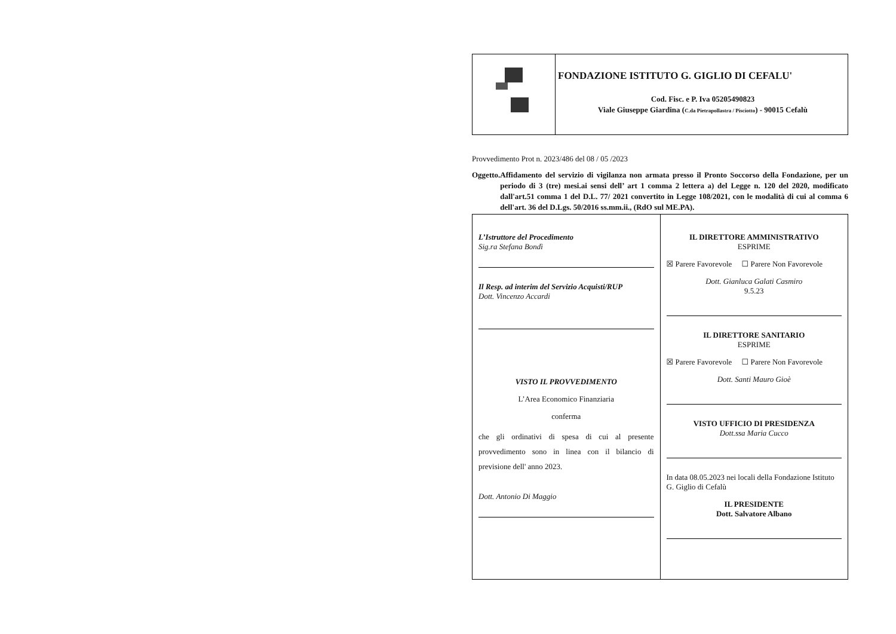FONDAZIONE ISTITUTO G. GIGLIO DI CEFALU'
Cod. Fisc. e P. Iva 05205490823
Viale Giuseppe Giardina (C.da Pietrapollastra / Pisciotto) - 90015 Cefalù
Provvedimento Prot n. 2023/486 del 08 / 05 /2023
Oggetto.
Affidamento del servizio di vigilanza non armata presso il Pronto Soccorso della Fondazione, per un periodo di 3 (tre) mesi.ai sensi dell’ art 1 comma 2 lettera a) del Legge n. 120 del 2020, modificato dall'art.51 comma 1 del D.L. 77/ 2021 convertito in Legge 108/2021, con le modalità di cui al comma 6 dell'art. 36 del D.Lgs. 50/2016 ss.mm.ii., (RdO sul ME.PA).
| L’Istruttore del Procedimento Sig.ra Stefana Bondì Il Resp. ad interim del Servizio Acquisti/RUP Dott. Vincenzo Accardi VISTO IL PROVVEDIMENTO L’Area Economico Finanziaria conferma che gli ordinativi di spesa di cui al presente provvedimento sono in linea con il bilancio di previsione dell' anno 2023. Dott. Antonio Di Maggio | IL DIRETTORE AMMINISTRATIVO ESPRIME ☒ Parere Favorevole ☐ Parere Non Favorevole Dott. Gianluca Galati Casmiro 9.5.23 IL DIRETTORE SANITARIO ESPRIME ☒ Parere Favorevole ☐ Parere Non Favorevole Dott. Santi Mauro Gioè VISTO UFFICIO DI PRESIDENZA Dott.ssa Maria Cucco In data 08.05.2023 nei locali della Fondazione Istituto G. Giglio di Cefalù IL PRESIDENTE Dott. Salvatore Albano |